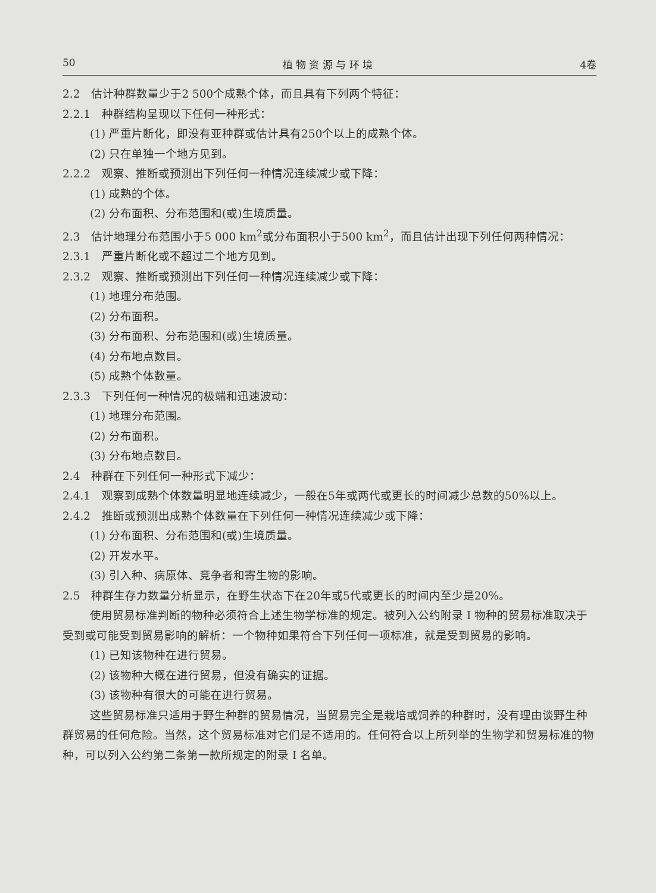50 植 物 资 源 与 环 境 4卷
2.2　估计种群数量少于2 500个成熟个体，而且具有下列两个特征：
2.2.1　种群结构呈现以下任何一种形式：
(1) 严重片断化，即没有亚种群或估计具有250个以上的成熟个体。
(2) 只在单独一个地方见到。
2.2.2　观察、推断或预测出下列任何一种情况连续减少或下降：
(1) 成熟的个体。
(2) 分布面积、分布范围和(或)生境质量。
2.3　估计地理分布范围小于5 000 km<sup>2</sup>或分布面积小于500 km<sup>2</sup>，而且估计出现下列任何两种情况：
2.3.1　严重片断化或不超过二个地方见到。
2.3.2　观察、推断或预测出下列任何一种情况连续减少或下降：
(1) 地理分布范围。
(2) 分布面积。
(3) 分布面积、分布范围和(或)生境质量。
(4) 分布地点数目。
(5) 成熟个体数量。
2.3.3　下列任何一种情况的极端和迅速波动：
(1) 地理分布范围。
(2) 分布面积。
(3) 分布地点数目。
2.4　种群在下列任何一种形式下减少：
2.4.1　观察到成熟个体数量明显地连续减少，一般在5年或两代或更长的时间减少总数的50%以上。
2.4.2　推断或预测出成熟个体数量在下列任何一种情况连续减少或下降：
(1) 分布面积、分布范围和(或)生境质量。
(2) 开发水平。
(3) 引入种、病原体、竞争者和寄生物的影响。
2.5　种群生存力数量分析显示，在野生状态下在20年或5代或更长的时间内至少是20%。
使用贸易标准判断的物种必须符合上述生物学标准的规定。被列入公约附录 I 物种的贸易标准取决于受到或可能受到贸易影响的解析：一个物种如果符合下列任何一项标准，就是受到贸易的影响。
(1) 已知该物种在进行贸易。
(2) 该物种大概在进行贸易，但没有确实的证据。
(3) 该物种有很大的可能在进行贸易。
这些贸易标准只适用于野生种群的贸易情况，当贸易完全是栽培或饲养的种群时，没有理由谈野生种群贸易的任何危险。当然，这个贸易标准对它们是不适用的。任何符合以上所列举的生物学和贸易标准的物种，可以列入公约第二条第一款所规定的附录 I 名单。